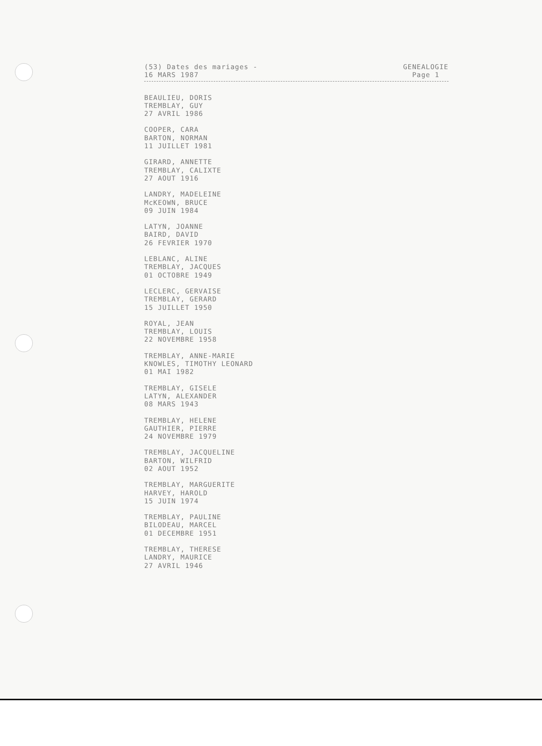(53) Dates des mariages -
16 MARS 1987
GENEALOGIE
Page 1
BEAULIEU, DORIS TREMBLAY, GUY 27 AVRIL 1986
COOPER, CARA BARTON, NORMAN 11 JUILLET 1981
GIRARD, ANNETTE TREMBLAY, CALIXTE 27 AOUT 1916
LANDRY, MADELEINE McKEOWN, BRUCE 09 JUIN 1984
LATYN, JOANNE BAIRD, DAVID 26 FEVRIER 1970
LEBLANC, ALINE TREMBLAY, JACQUES 01 OCTOBRE 1949
LECLERC, GERVAISE TREMBLAY, GERARD 15 JUILLET 1950
ROYAL, JEAN TREMBLAY, LOUIS 22 NOVEMBRE 1958
TREMBLAY, ANNE-MARIE KNOWLES, TIMOTHY LEONARD 01 MAI 1982
TREMBLAY, GISELE LATYN, ALEXANDER 08 MARS 1943
TREMBLAY, HELENE GAUTHIER, PIERRE 24 NOVEMBRE 1979
TREMBLAY, JACQUELINE BARTON, WILFRID 02 AOUT 1952
TREMBLAY, MARGUERITE HARVEY, HAROLD 15 JUIN 1974
TREMBLAY, PAULINE BILODEAU, MARCEL 01 DECEMBRE 1951
TREMBLAY, THERESE LANDRY, MAURICE 27 AVRIL 1946